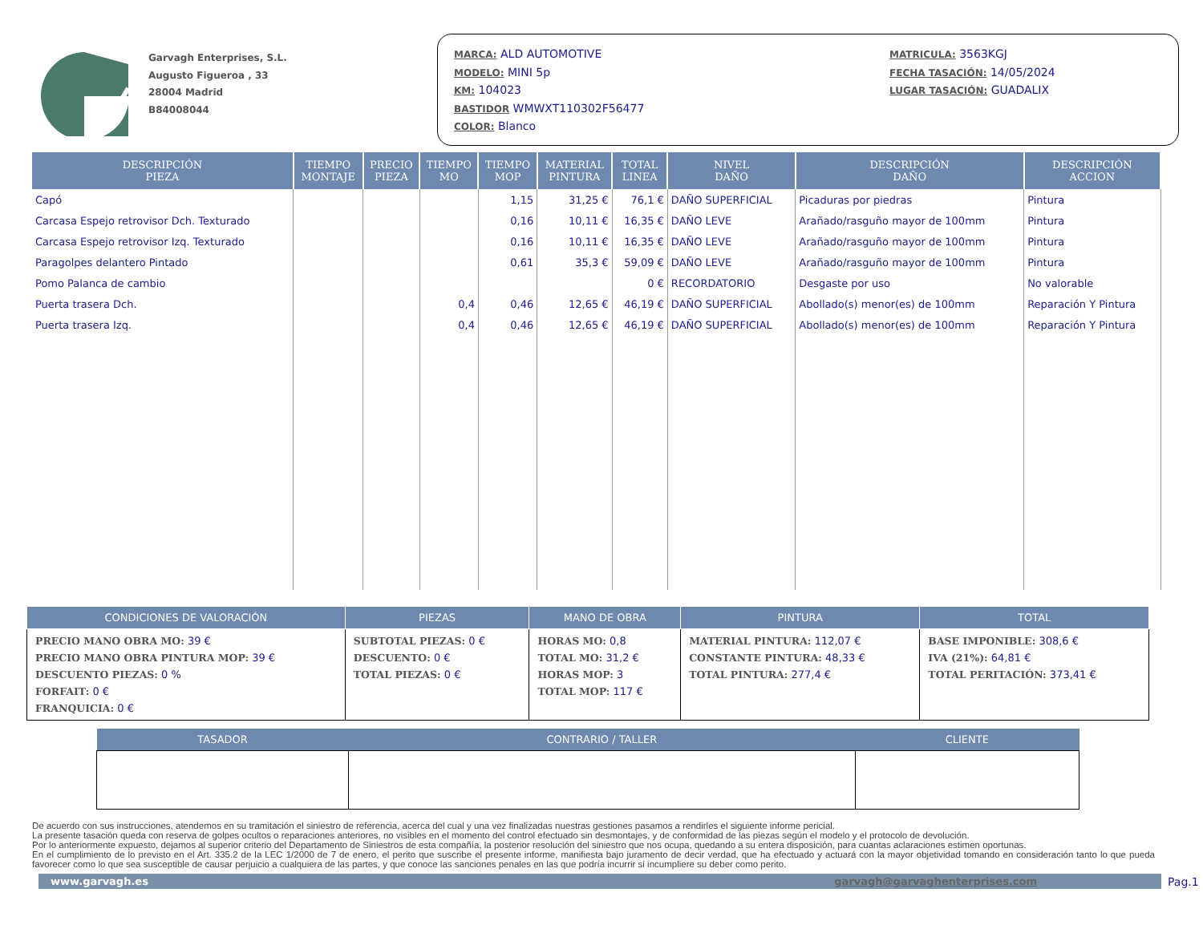Garvagh Enterprises, S.L.
Augusto Figueroa , 33
28004 Madrid
B84008044
MARCA: ALD AUTOMOTIVE
MODELO: MINI 5p
KM: 104023
BASTIDOR WMWXT110302F56477
COLOR: Blanco
MATRICULA: 3563KGJ
FECHA TASACIÓN: 14/05/2024
LUGAR TASACIÓN: GUADALIX
| DESCRIPCIÓN PIEZA | TIEMPO MONTAJE | PRECIO PIEZA | TIEMPO MO | TIEMPO MOP | MATERIAL PINTURA | TOTAL LINEA | NIVEL DAÑO | DESCRIPCIÓN DAÑO | DESCRIPCIÓN ACCION |
| --- | --- | --- | --- | --- | --- | --- | --- | --- | --- |
| Capó | | | | 1,15 | 31,25 € | 76,1 € | DAÑO SUPERFICIAL | Picaduras por piedras | Pintura |
| Carcasa Espejo retrovisor Dch. Texturado | | | | 0,16 | 10,11 € | 16,35 € | DAÑO LEVE | Arañado/rasguño mayor de 100mm | Pintura |
| Carcasa Espejo retrovisor Izq. Texturado | | | | 0,16 | 10,11 € | 16,35 € | DAÑO LEVE | Arañado/rasguño mayor de 100mm | Pintura |
| Paragolpes delantero Pintado | | | | 0,61 | 35,3 € | 59,09 € | DAÑO LEVE | Arañado/rasguño mayor de 100mm | Pintura |
| Pomo Palanca de cambio | | | | | | 0 € | RECORDATORIO | Desgaste por uso | No valorable |
| Puerta trasera Dch. | | | 0,4 | 0,46 | 12,65 € | 46,19 € | DAÑO SUPERFICIAL | Abollado(s) menor(es) de 100mm | Reparación Y Pintura |
| Puerta trasera Izq. | | | 0,4 | 0,46 | 12,65 € | 46,19 € | DAÑO SUPERFICIAL | Abollado(s) menor(es) de 100mm | Reparación Y Pintura |
| CONDICIONES DE VALORACIÓN | PIEZAS | MANO DE OBRA | PINTURA | TOTAL |
| --- | --- | --- | --- | --- |
| PRECIO MANO OBRA MO: 39 € PRECIO MANO OBRA PINTURA MOP: 39 € DESCUENTO PIEZAS: 0 % FORFAIT: 0 € FRANQUICIA: 0 € | SUBTOTAL PIEZAS: 0 € DESCUENTO: 0 € TOTAL PIEZAS: 0 € | HORAS MO: 0,8 TOTAL MO: 31,2 € HORAS MOP: 3 TOTAL MOP: 117 € | MATERIAL PINTURA: 112,07 € CONSTANTE PINTURA: 48,33 € TOTAL PINTURA: 277,4 € | BASE IMPONIBLE: 308,6 € IVA (21%): 64,81 € TOTAL PERITACIÓN: 373,41 € |
| TASADOR | CONTRARIO / TALLER | CLIENTE |
| --- | --- | --- |
De acuerdo con sus instrucciones, atendemos en su tramitación el siniestro de referencia, acerca del cual y una vez finalizadas nuestras gestiones pasamos a rendirles el siguiente informe pericial.
La presente tasación queda con reserva de golpes ocultos o reparaciones anteriores, no visibles en el momento del control efectuado sin desmontajes, y de conformidad de las piezas según el modelo y el protocolo de devolución.
Por lo anteriormente expuesto, dejamos al superior criterio del Departamento de Siniestros de esta compañía, la posterior resolución del siniestro que nos ocupa, quedando a su entera disposición, para cuantas aclaraciones estimen oportunas.
En el cumplimiento de lo previsto en el Art. 335.2 de la LEC 1/2000 de 7 de enero, el perito que suscribe el presente informe, manifiesta bajo juramento de decir verdad, que ha efectuado y actuará con la mayor objetividad tomando en consideración tanto lo que pueda favorecer como lo que sea susceptible de causar perjuicio a cualquiera de las partes, y que conoce las sanciones penales en las que podría incurrir si incumpliere su deber como perito.
www.garvagh.es garvagh@garvaghenterprises.com Pag.1